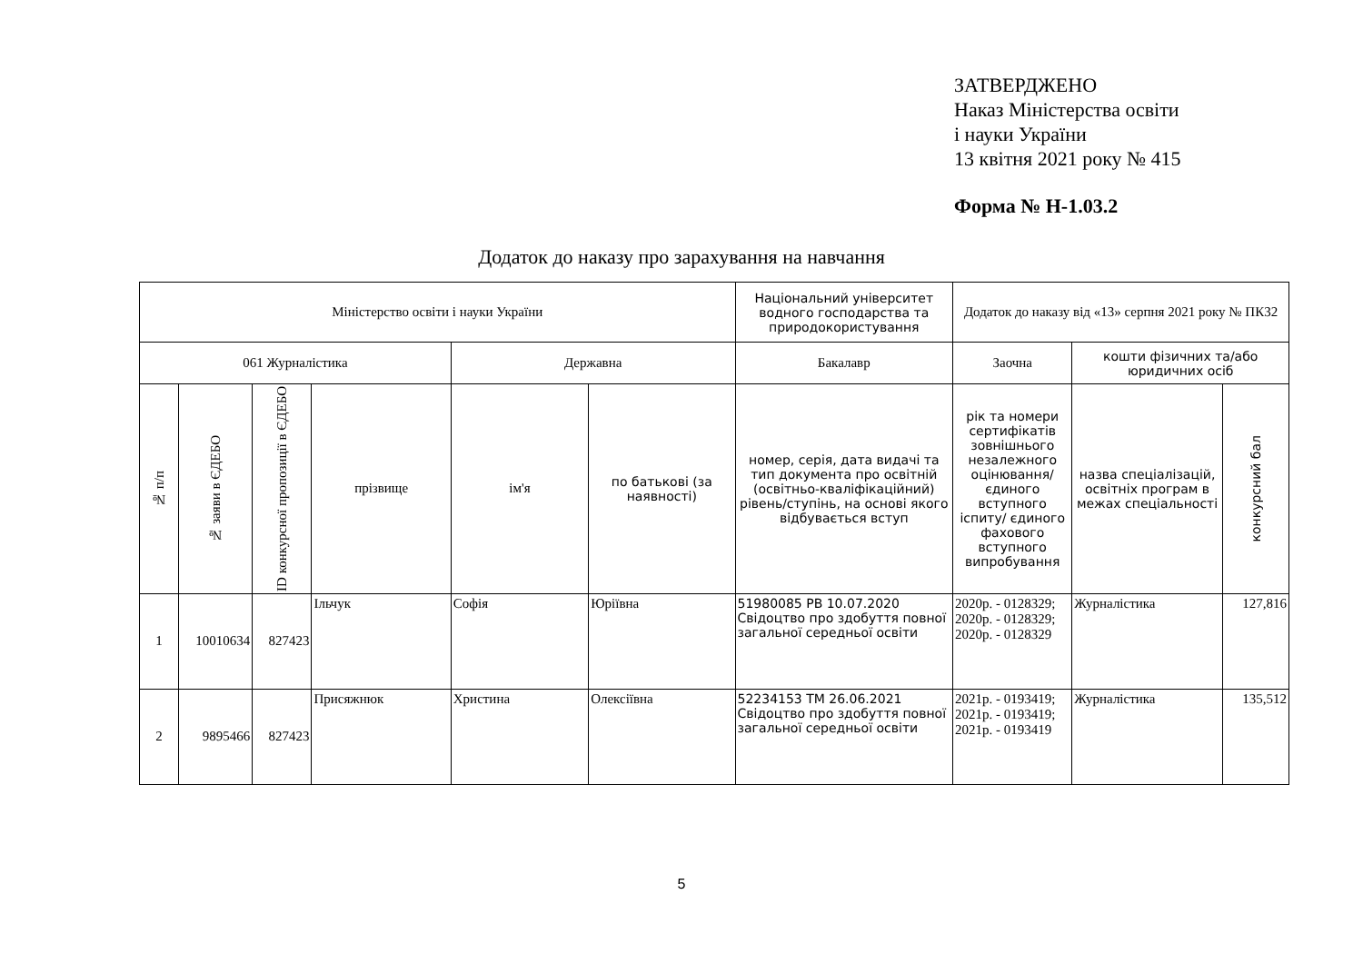ЗАТВЕРДЖЕНО
Наказ Міністерства освіти
і науки України
13 квітня 2021 року № 415
Форма № Н-1.03.2
Додаток до наказу про зарахування на навчання
| Міністерство освіти і науки України | | | | | | Національний університет водного господарства та природокористування | Додаток до наказу від «13» серпня 2021 року № ПК32 | | |
| 061 Журналістика | | | | Державна | | Бакалавр | Заочна | кошти фізичних та/або юридичних осіб | |
| № п/п | № заяви в ЄДЕБО | ID конкурсної пропозиції в ЄДЕБО | прізвище | ім'я | по батькові (за наявності) | номер, серія, дата видачі та тип документа про освітній (освітньо-кваліфікаційний) рівень/ступінь, на основі якого відбувається вступ | рік та номери сертифікатів зовнішнього незалежного оцінювання/ єдиного вступного іспиту/ єдиного фахового вступного випробування | назва спеціалізацій, освітніх програм в межах спеціальності | конкурсний бал |
| 1 | 10010634 | 827423 | Ільчук | Софія | Юріївна | 51980085 РВ 10.07.2020 Свідоцтво про здобуття повної загальної середньої освіти | 2020р. - 0128329; 2020р. - 0128329; 2020р. - 0128329 | Журналістика | 127,816 |
| 2 | 9895466 | 827423 | Присяжнюк | Христина | Олексіївна | 52234153 ТМ 26.06.2021 Свідоцтво про здобуття повної загальної середньої освіти | 2021р. - 0193419; 2021р. - 0193419; 2021р. - 0193419 | Журналістика | 135,512 |
5